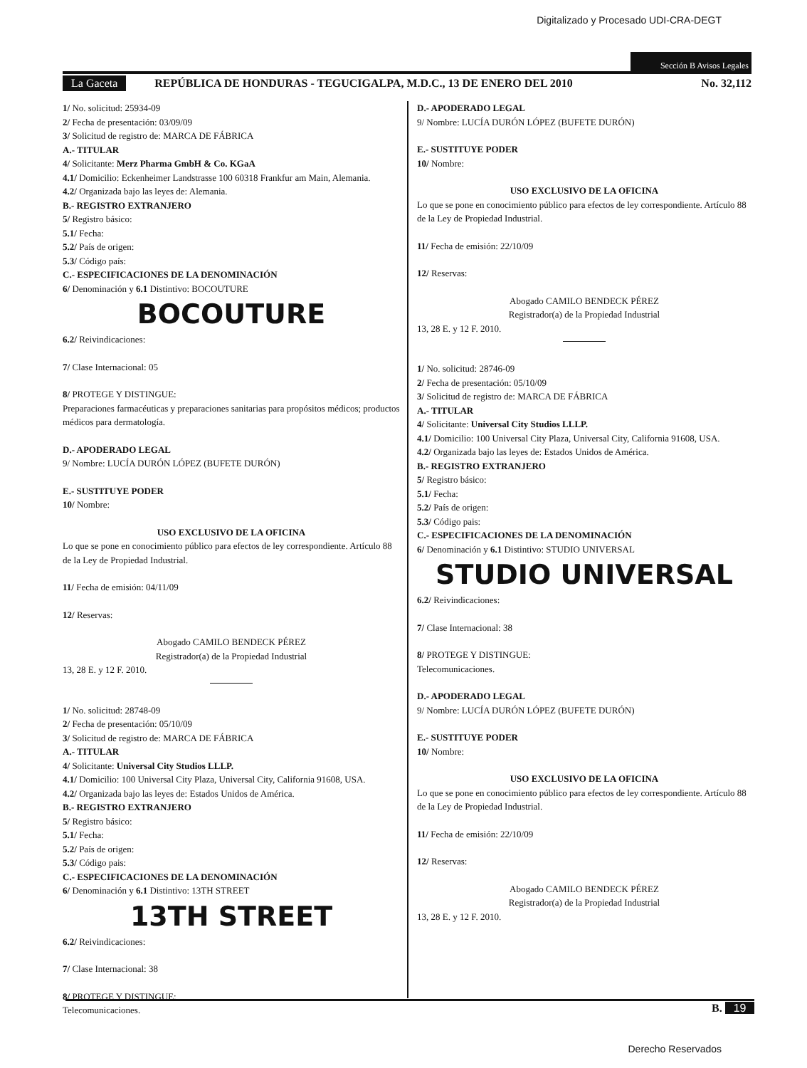Digitalizado y Procesado UDI-CRA-DEGT
Sección B Avisos Legales
La Gaceta REPÚBLICA DE HONDURAS - TEGUCIGALPA, M.D.C., 13 DE ENERO DEL 2010 No. 32,112
1/ No. solicitud: 25934-09
2/ Fecha de presentación: 03/09/09
3/ Solicitud de registro de: MARCA DE FÁBRICA
A.- TITULAR
4/ Solicitante: Merz Pharma GmbH & Co. KGaA
4.1/ Domicilio: Eckenheimer Landstrasse 100 60318 Frankfur am Main, Alemania.
4.2/ Organizada bajo las leyes de: Alemania.
B.- REGISTRO EXTRANJERO
5/ Registro básico:
5.1/ Fecha:
5.2/ País de origen:
5.3/ Código país:
C.- ESPECIFICACIONES DE LA DENOMINACIÓN
6/ Denominación y 6.1 Distintivo: BOCOUTURE
BOCOUTURE
6.2/ Reivindicaciones:
7/ Clase Internacional: 05
8/ PROTEGE Y DISTINGUE:
Preparaciones farmacéuticas y preparaciones sanitarias para propósitos médicos; productos médicos para dermatología.
D.- APODERADO LEGAL
9/ Nombre: LUCÍA DURÓN LÓPEZ (BUFETE DURÓN)
E.- SUSTITUYE PODER
10/ Nombre:
USO EXCLUSIVO DE LA OFICINA
Lo que se pone en conocimiento público para efectos de ley correspondiente. Artículo 88 de la Ley de Propiedad Industrial.
11/ Fecha de emisión: 04/11/09
12/ Reservas:
Abogado CAMILO BENDECK PÉREZ
Registrador(a) de la Propiedad Industrial
13, 28 E. y 12 F. 2010.
1/ No. solicitud: 28748-09
2/ Fecha de presentación: 05/10/09
3/ Solicitud de registro de: MARCA DE FÁBRICA
A.- TITULAR
4/ Solicitante: Universal City Studios LLLP.
4.1/ Domicilio: 100 Universal City Plaza, Universal City, California 91608, USA.
4.2/ Organizada bajo las leyes de: Estados Unidos de América.
B.- REGISTRO EXTRANJERO
5/ Registro básico:
5.1/ Fecha:
5.2/ País de origen:
5.3/ Código pais:
C.- ESPECIFICACIONES DE LA DENOMINACIÓN
6/ Denominación y 6.1 Distintivo: 13TH STREET
13TH STREET
6.2/ Reivindicaciones:
7/ Clase Internacional: 38
8/ PROTEGE Y DISTINGUE:
Telecomunicaciones.
D.- APODERADO LEGAL
9/ Nombre: LUCÍA DURÓN LÓPEZ (BUFETE DURÓN)
E.- SUSTITUYE PODER
10/ Nombre:
USO EXCLUSIVO DE LA OFICINA
Lo que se pone en conocimiento público para efectos de ley correspondiente. Artículo 88 de la Ley de Propiedad Industrial.
11/ Fecha de emisión: 22/10/09
12/ Reservas:
Abogado CAMILO BENDECK PÉREZ
Registrador(a) de la Propiedad Industrial
13, 28 E. y 12 F. 2010.
1/ No. solicitud: 28746-09
2/ Fecha de presentación: 05/10/09
3/ Solicitud de registro de: MARCA DE FÁBRICA
A.- TITULAR
4/ Solicitante: Universal City Studios LLLP.
4.1/ Domicilio: 100 Universal City Plaza, Universal City, California 91608, USA.
4.2/ Organizada bajo las leyes de: Estados Unidos de América.
B.- REGISTRO EXTRANJERO
5/ Registro básico:
5.1/ Fecha:
5.2/ País de origen:
5.3/ Código pais:
C.- ESPECIFICACIONES DE LA DENOMINACIÓN
6/ Denominación y 6.1 Distintivo: STUDIO UNIVERSAL
STUDIO UNIVERSAL
6.2/ Reivindicaciones:
7/ Clase Internacional: 38
8/ PROTEGE Y DISTINGUE:
Telecomunicaciones.
D.- APODERADO LEGAL
9/ Nombre: LUCÍA DURÓN LÓPEZ (BUFETE DURÓN)
E.- SUSTITUYE PODER
10/ Nombre:
USO EXCLUSIVO DE LA OFICINA
Lo que se pone en conocimiento público para efectos de ley correspondiente. Artículo 88 de la Ley de Propiedad Industrial.
11/ Fecha de emisión: 22/10/09
12/ Reservas:
Abogado CAMILO BENDECK PÉREZ
Registrador(a) de la Propiedad Industrial
13, 28 E. y 12 F. 2010.
B. 19
Derecho Reservados